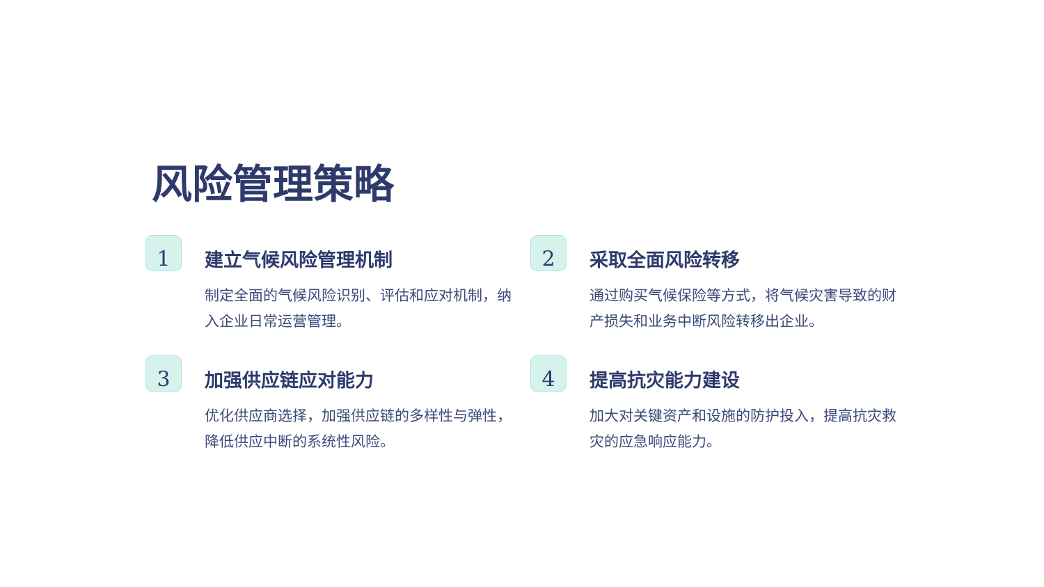风险管理策略
1
建立气候风险管理机制
制定全面的气候风险识别、评估和应对机制，纳入企业日常运营管理。
2
采取全面风险转移
通过购买气候保险等方式，将气候灾害导致的财产损失和业务中断风险转移出企业。
3
加强供应链应对能力
优化供应商选择，加强供应链的多样性与弹性，降低供应中断的系统性风险。
4
提高抗灾能力建设
加大对关键资产和设施的防护投入，提高抗灾救灾的应急响应能力。